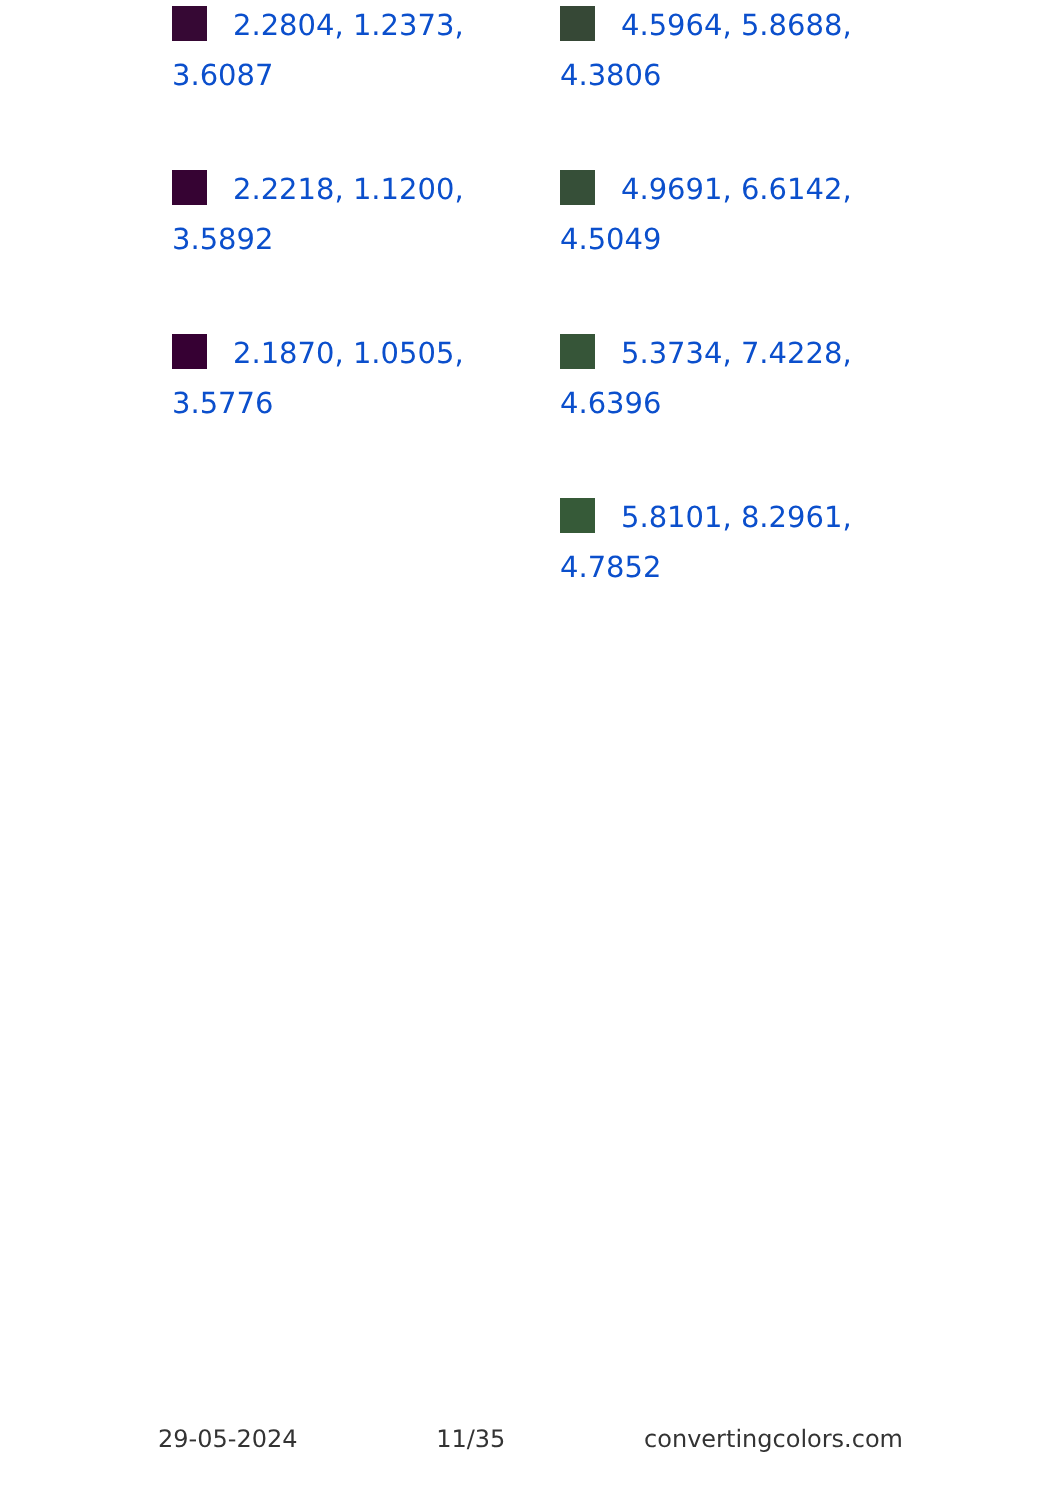2.2804, 1.2373, 3.6087
2.2218, 1.1200, 3.5892
2.1870, 1.0505, 3.5776
4.5964, 5.8688, 4.3806
4.9691, 6.6142, 4.5049
5.3734, 7.4228, 4.6396
5.8101, 8.2961, 4.7852
29-05-2024 11/35 convertingcolors.com